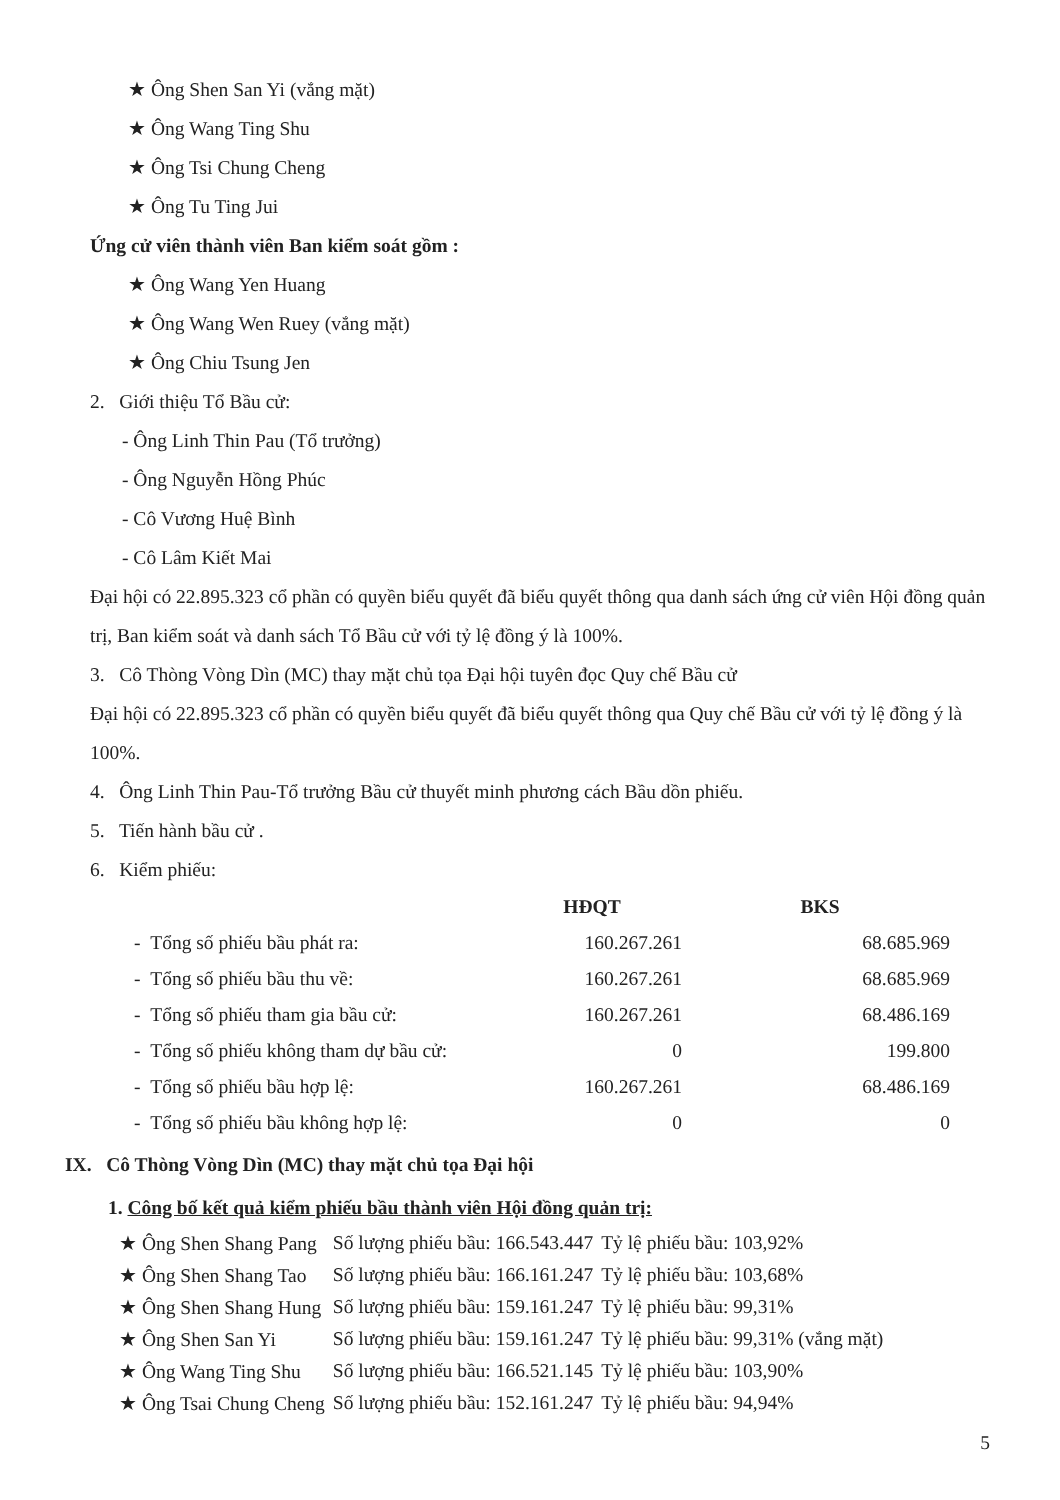★ Ông Shen San Yi (vắng mặt)
★ Ông Wang Ting Shu
★ Ông Tsi Chung Cheng
★ Ông Tu Ting Jui
Ứng cử viên thành viên Ban kiểm soát gồm :
★ Ông Wang Yen Huang
★ Ông Wang Wen Ruey (vắng mặt)
★ Ông Chiu Tsung Jen
2. Giới thiệu Tổ Bầu cử:
- Ông Linh Thin Pau (Tổ trưởng)
- Ông Nguyễn Hồng Phúc
- Cô Vương Huệ Bình
- Cô Lâm Kiết Mai
Đại hội có 22.895.323 cổ phần có quyền biểu quyết đã biểu quyết thông qua danh sách ứng cử viên Hội đồng quản trị, Ban kiểm soát và danh sách Tổ Bầu cử với tỷ lệ đồng ý là 100%.
3. Cô Thòng Vòng Dìn (MC) thay mặt chủ tọa Đại hội tuyên đọc Quy chế Bầu cử
Đại hội có 22.895.323 cổ phần có quyền biểu quyết đã biểu quyết thông qua Quy chế Bầu cử với tỷ lệ đồng ý là 100%.
4. Ông Linh Thin Pau-Tổ trưởng Bầu cử thuyết minh phương cách Bầu dồn phiếu.
5. Tiến hành bầu cử .
6. Kiểm phiếu:
| | HĐQT | BKS |
| - Tổng số phiếu bầu phát ra: | 160.267.261 | 68.685.969 |
| - Tổng số phiếu bầu thu về: | 160.267.261 | 68.685.969 |
| - Tổng số phiếu tham gia bầu cử: | 160.267.261 | 68.486.169 |
| - Tổng số phiếu không tham dự bầu cử: | 0 | 199.800 |
| - Tổng số phiếu bầu hợp lệ: | 160.267.261 | 68.486.169 |
| - Tổng số phiếu bầu không hợp lệ: | 0 | 0 |
IX. Cô Thòng Vòng Dìn (MC) thay mặt chủ tọa Đại hội
1. Công bố kết quả kiểm phiếu bầu thành viên Hội đồng quản trị:
| ★ Ông Shen Shang Pang | Số lượng phiếu bầu: 166.543.447 | Tỷ lệ phiếu bầu: 103,92% |
| ★ Ông Shen Shang Tao | Số lượng phiếu bầu: 166.161.247 | Tỷ lệ phiếu bầu: 103,68% |
| ★ Ông Shen Shang Hung | Số lượng phiếu bầu: 159.161.247 | Tỷ lệ phiếu bầu: 99,31% |
| ★ Ông Shen San Yi | Số lượng phiếu bầu: 159.161.247 | Tỷ lệ phiếu bầu: 99,31% (vắng mặt) |
| ★ Ông Wang Ting Shu | Số lượng phiếu bầu: 166.521.145 | Tỷ lệ phiếu bầu: 103,90% |
| ★ Ông Tsai Chung Cheng | Số lượng phiếu bầu: 152.161.247 | Tỷ lệ phiếu bầu: 94,94% |
5